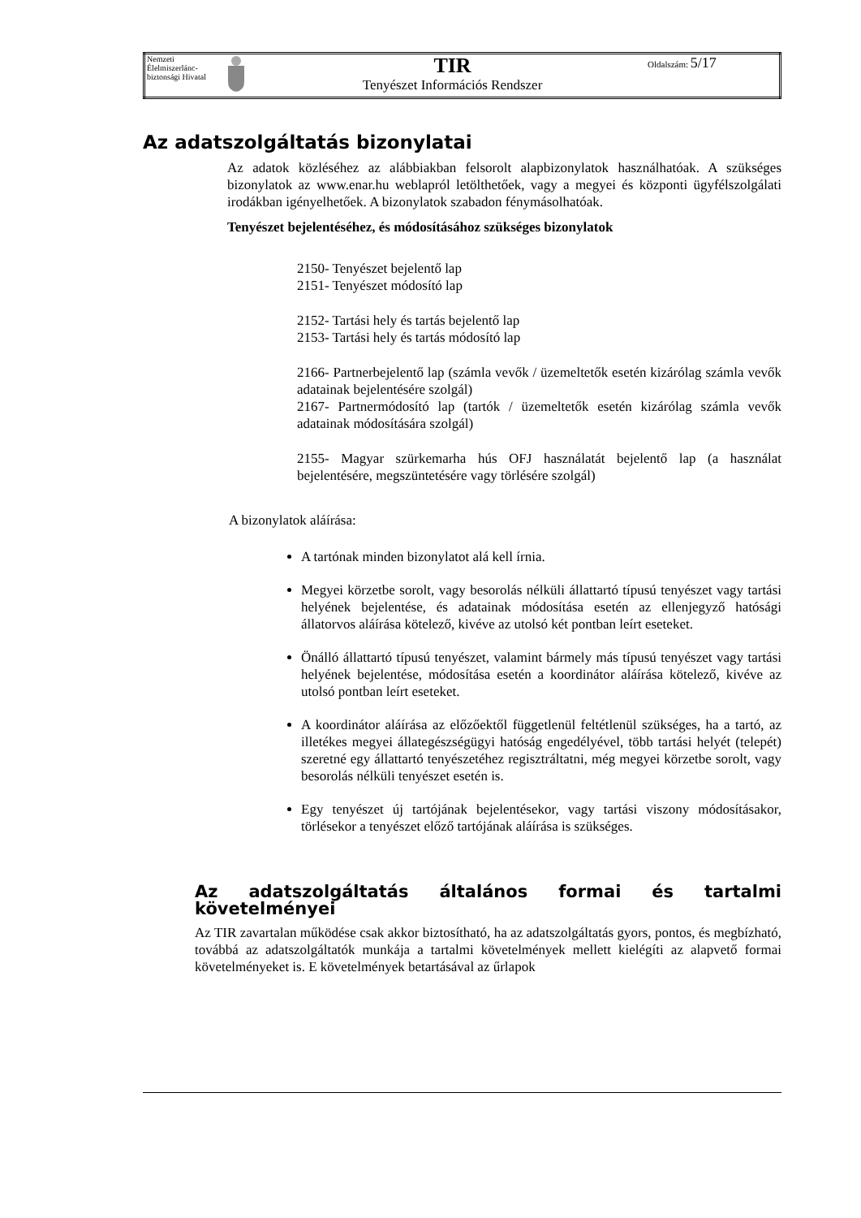| Nemzeti Élelmiszerlánc-biztonsági Hivatal | | TIR Tenyészet Információs Rendszer | Oldalszám: 5/17 |
Az adatszolgáltatás bizonylatai
Az adatok közléséhez az alábbiakban felsorolt alapbizonylatok használhatóak. A szükséges bizonylatok az www.enar.hu weblapról letölthetőek, vagy a megyei és központi ügyfélszolgálati irodákban igényelhetőek. A bizonylatok szabadon fénymásolhatóak.
Tenyészet bejelentéséhez, és módosításához szükséges bizonylatok
2150- Tenyészet bejelentő lap
2151- Tenyészet módosító lap
2152- Tartási hely és tartás bejelentő lap
2153- Tartási hely és tartás módosító lap
2166- Partnerbejelentő lap (számla vevők / üzemeltetők esetén kizárólag számla vevők adatainak bejelentésére szolgál)
2167- Partnermódosító lap (tartók / üzemeltetők esetén kizárólag számla vevők adatainak módosítására szolgál)
2155- Magyar szürkemarha hús OFJ használatát bejelentő lap (a használat bejelentésére, megszüntetésére vagy törlésére szolgál)
A bizonylatok aláírása:
A tartónak minden bizonylatot alá kell írnia.
Megyei körzetbe sorolt, vagy besorolás nélküli állattartó típusú tenyészet vagy tartási helyének bejelentése, és adatainak módosítása esetén az ellenjegyző hatósági állatorvos aláírása kötelező, kivéve az utolsó két pontban leírt eseteket.
Önálló állattartó típusú tenyészet, valamint bármely más típusú tenyészet vagy tartási helyének bejelentése, módosítása esetén a koordinátor aláírása kötelező, kivéve az utolsó pontban leírt eseteket.
A koordinátor aláírása az előzőektől függetlenül feltétlenül szükséges, ha a tartó, az illetékes megyei állategészségügyi hatóság engedélyével, több tartási helyét (telepét) szeretné egy állattartó tenyészetéhez regisztráltatni, még megyei körzetbe sorolt, vagy besorolás nélküli tenyészet esetén is.
Egy tenyészet új tartójának bejelentésekor, vagy tartási viszony módosításakor, törlésekor a tenyészet előző tartójának aláírása is szükséges.
Az adatszolgáltatás általános formai és tartalmi követelményei
Az TIR zavartalan működése csak akkor biztosítható, ha az adatszolgáltatás gyors, pontos, és megbízható, továbbá az adatszolgáltatók munkája a tartalmi követelmények mellett kielégíti az alapvető formai követelményeket is. E követelmények betartásával az űrlapok